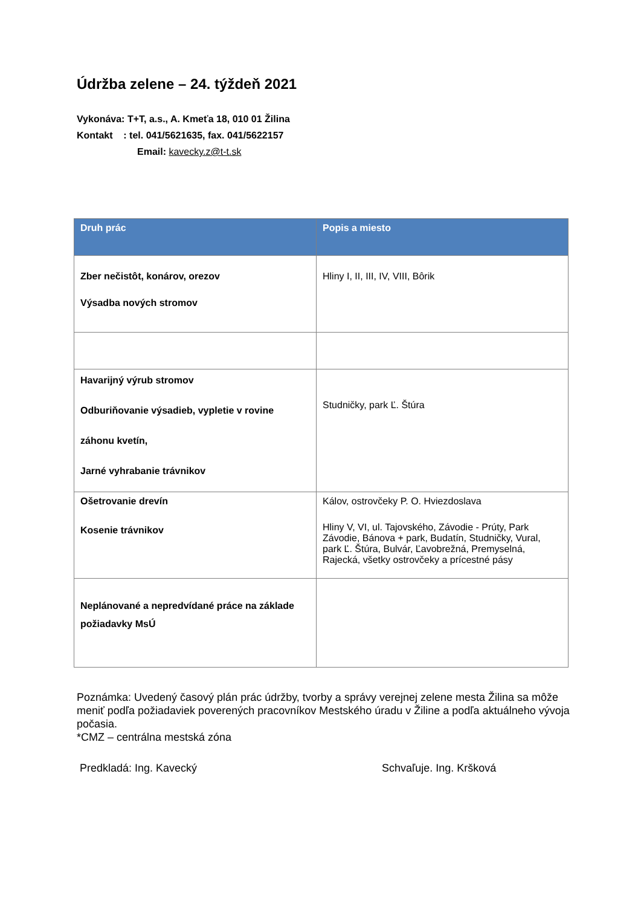Údržba zelene – 24. týždeň 2021
Vykonáva: T+T, a.s., A. Kmeťa 18, 010 01 Žilina
Kontakt : tel. 041/5621635, fax. 041/5622157
Email: kavecky.z@t-t.sk
| Druh prác | Popis a miesto |
| --- | --- |
| Zber nečistôt, konárov, orezov Výsadba nových stromov | Hliny I, II, III, IV, VIII, Bôrik |
| Havarijný výrub stromov Odburiňovanie výsadieb, vypletie v rovine záhonu kvetín, Jarné vyhrabanie trávnikov | Studničky, park Ľ. Štúra |
| Ošetrovanie drevín Kosenie trávnikov | Kálov, ostrovčeky P. O. Hviezdoslava Hliny V, VI, ul. Tajovského, Závodie - Prúty, Park Závodie, Bánova + park, Budatín, Studničky, Vural, park Ľ. Štúra, Bulvár, Ľavobrežná, Premyselná, Rajecká, všetky ostrovčeky a prícestné pásy |
| Neplánované a nepredvídané práce na základe požiadavky MsÚ | |
Poznámka: Uvedený časový plán prác údržby, tvorby a správy verejnej zelene mesta Žilina sa môže
meniť podľa požiadaviek poverených pracovníkov Mestského úradu v Žiline a podľa aktuálneho vývoja počasia.
*CMZ – centrálna mestská zóna
Predkladá: Ing. Kavecký Schvaľuje. Ing. Kršková